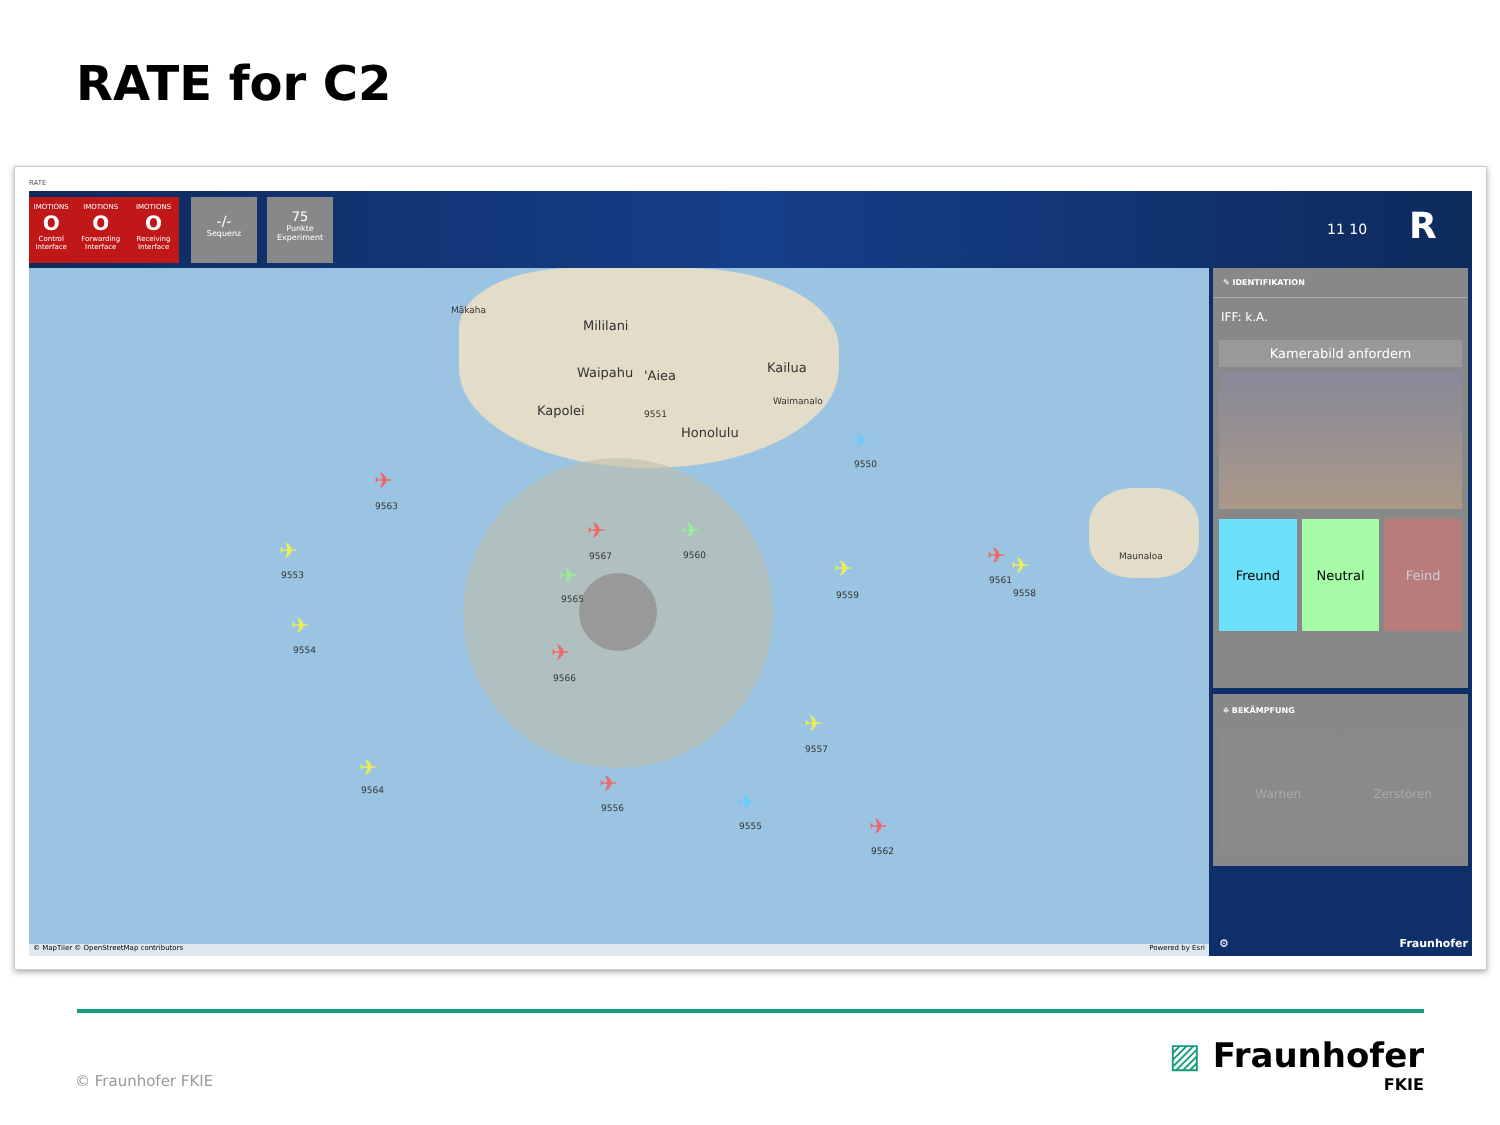RATE for C2
RATE
IMOTIONS
O
Control Interface IMOTIONS
O
Forwarding Interface IMOTIONS
O
Receiving Interface
-/-
Sequenz
75
Punkte Experiment
11 10 R
Mililani
Waipahu 'Aiea
Kailua
Kapolei
Honolulu
Maunaloa
Mākaha
Waimanalo
✈
9563
✈
9553
✈
9554
✈
9567
✈
9560
✈
9565
✈
9566
✈
9559
✈
9561
✈
9558
✈
9550
9551
✈
9557
✈
9564 ✈
9556 ✈
9555 ✈
9562
© MapTiler © OpenStreetMap contributors Powered by Esri
✎ IDENTIFIKATION
IFF: k.A.
Kamerabild anfordern
Freund Neutral Feind
⌖ BEKÄMPFUNG
Warnen Zerstören
⚙ Fraunhofer
© Fraunhofer FKIE
▨ Fraunhofer
FKIE